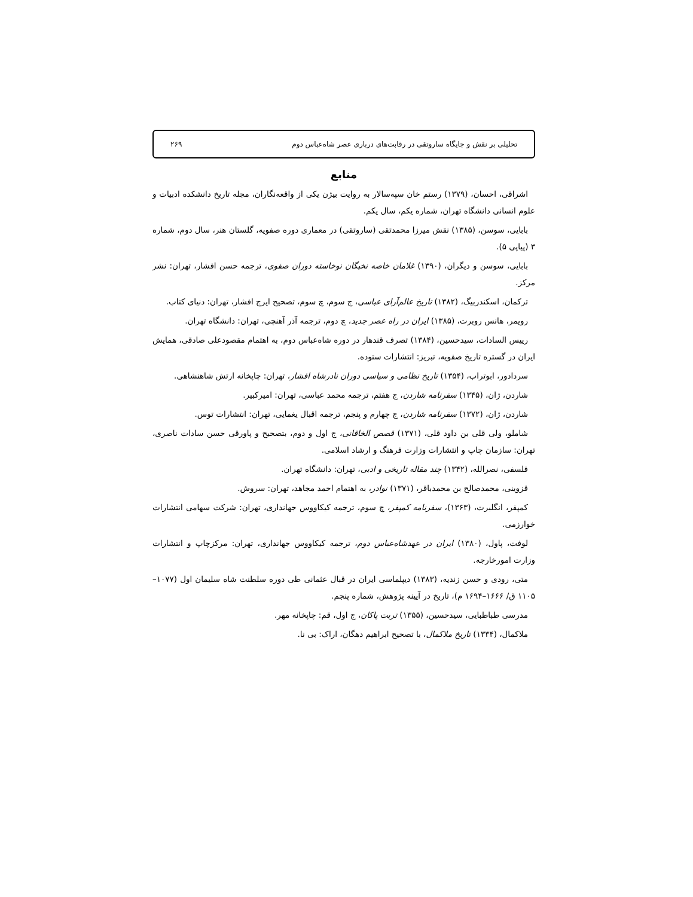تحلیلی بر نقش و جایگاه ساروتقی در رقابت‌های درباری عصر شاه‌عباس دوم ۲۶۹
منابع
اشراقی، احسان، (۱۳۷۹) رستم خان سپه‌سالار به روایت بیژن یکی از واقعه‌نگاران، مجله تاریخ دانشکده ادبیات و علوم انسانی دانشگاه تهران، شماره یکم، سال یکم.
بابایی، سوسن، (۱۳۸۵) نقش میرزا محمدتقی (ساروتقی) در معماری دوره صفویه، گلستان هنر، سال دوم، شماره ۳ (پیاپی ۵).
بابایی، سوسن و دیگران، (۱۳۹۰) غلامان خاصه نخبگان نوخاسته دوران صفوی، ترجمه حسن افشار، تهران: نشر مرکز.
ترکمان، اسکندربیگ، (۱۳۸۲) تاریخ عالم‌آرای عباسی، ج سوم، چ سوم، تصحیح ایرج افشار، تهران: دنیای کتاب.
رویمر، هانس روبرت، (۱۳۸۵) ایران در راه عصر جدید، چ دوم، ترجمه آذر آهنچی، تهران: دانشگاه تهران.
رییس السادات، سیدحسین، (۱۳۸۴) تصرف قندهار در دوره شاه‌عباس دوم، به اهتمام مقصودعلی صادقی، همایش ایران در گستره تاریخ صفویه، تبریز: انتشارات ستوده.
سردادور، ابوتراب، (۱۳۵۴) تاریخ نظامی و سیاسی دوران نادرشاه افشار، تهران: چاپخانه ارتش شاهنشاهی.
شاردن، ژان، (۱۳۴۵) سفرنامه شاردن، ج هفتم، ترجمه محمد عباسی، تهران: امیرکبیر.
شاردن، ژان، (۱۳۷۲) سفرنامه شاردن، ج چهارم و پنجم، ترجمه اقبال یغمایی، تهران: انتشارات توس.
شاملو، ولی قلی بن داود قلی، (۱۳۷۱) قصص الخاقانی، ج اول و دوم، بتصحیح و پاورقی حسن سادات ناصری، تهران: سازمان چاپ و انتشارات وزارت فرهنگ و ارشاد اسلامی.
فلسفی، نصرالله، (۱۳۴۲) چند مقاله تاریخی و ادبی، تهران: دانشگاه تهران.
قزوینی، محمدصالح بن محمدباقر، (۱۳۷۱) نوادر، به اهتمام احمد مجاهد، تهران: سروش.
کمپفر، انگلبرت، (۱۳۶۳)، سفرنامه کمپفر، چ سوم، ترجمه کیکاووس جهانداری، تهران: شرکت سهامی انتشارات خوارزمی.
لوفت، پاول، (۱۳۸۰) ایران در عهدشاه‌عباس دوم، ترجمه کیکاووس جهانداری، تهران: مرکزچاپ و انتشارات وزارت امورخارجه.
متی، رودی و حسن زندیه، (۱۳۸۳) دیپلماسی ایران در قبال عثمانی طی دوره سلطنت شاه سلیمان اول (۱۰۷۷–۱۱۰۵ ق/ ۱۶۶۶–۱۶۹۴ م)، تاریخ در آیینه پژوهش، شماره پنجم.
مدرسی طباطبایی، سیدحسین، (۱۳۵۵) تربت پاکان، ج اول، قم: چاپخانه مهر.
ملاکمال، (۱۳۳۴) تاریخ ملاکمال، با تصحیح ابراهیم دهگان، اراک: بی نا.